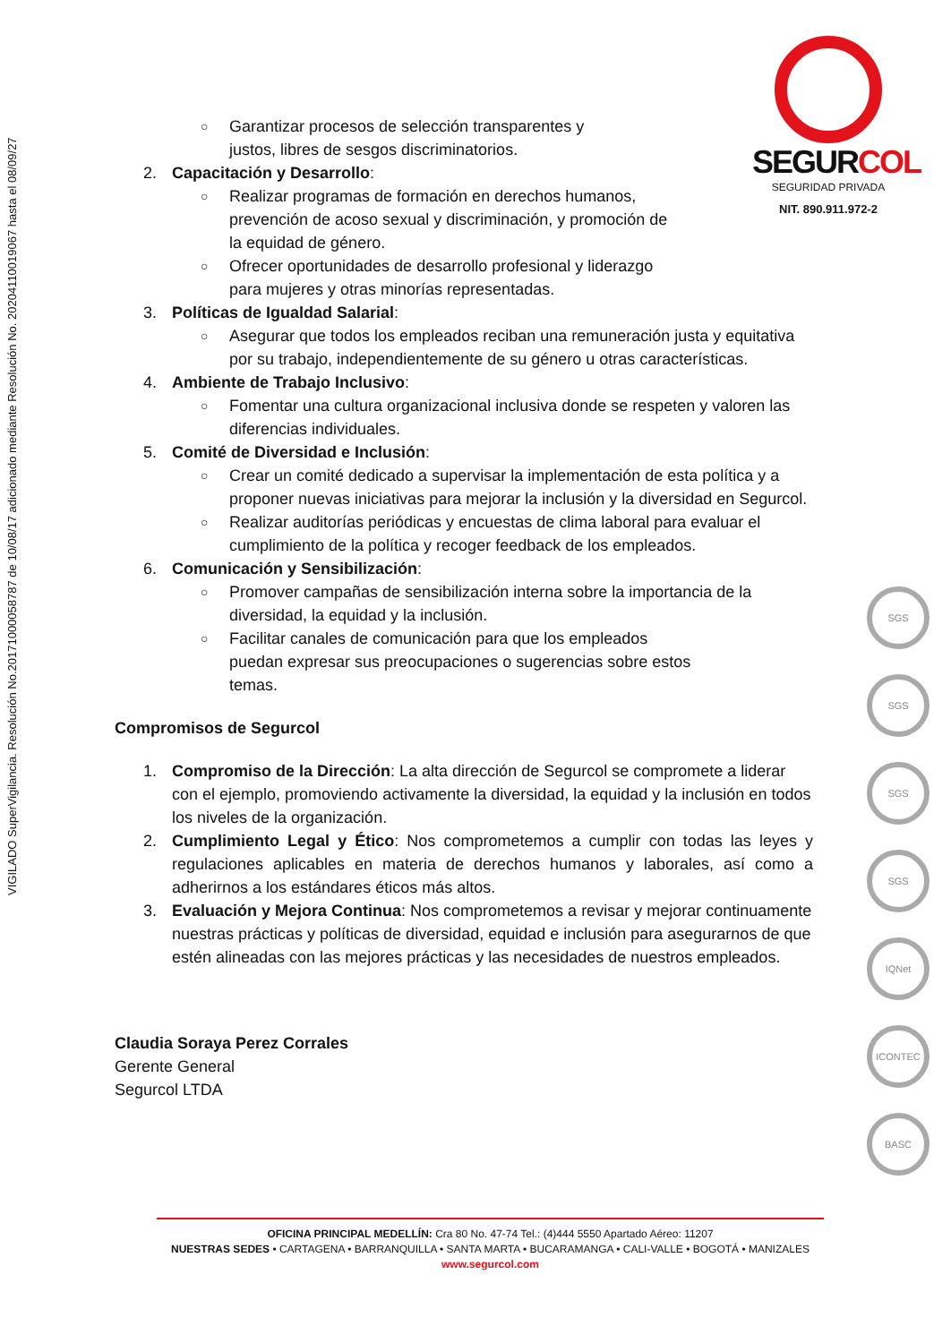VIGILADO SuperVigilancia. Resolución No.20171000058787 de 10/08/17 adicionado mediante Resolución No. 20204110019067 hasta el 08/09/27
SEGURCOL
SEGURIDAD PRIVADA
NIT. 890.911.972-2
○ Garantizar procesos de selección transparentes y
justos, libres de sesgos discriminatorios.
2. Capacitación y Desarrollo:
○ Realizar programas de formación en derechos humanos,
prevención de acoso sexual y discriminación, y promoción de
la equidad de género.
○ Ofrecer oportunidades de desarrollo profesional y liderazgo
para mujeres y otras minorías representadas.
3. Políticas de Igualdad Salarial:
○ Asegurar que todos los empleados reciban una remuneración justa y equitativa por su trabajo, independientemente de su género u otras características.
4. Ambiente de Trabajo Inclusivo:
○ Fomentar una cultura organizacional inclusiva donde se respeten y valoren las diferencias individuales.
5. Comité de Diversidad e Inclusión:
○ Crear un comité dedicado a supervisar la implementación de esta política y a proponer nuevas iniciativas para mejorar la inclusión y la diversidad en Segurcol.
○ Realizar auditorías periódicas y encuestas de clima laboral para evaluar el cumplimiento de la política y recoger feedback de los empleados.
6. Comunicación y Sensibilización:
○ Promover campañas de sensibilización interna sobre la importancia de la diversidad, la equidad y la inclusión.
○ Facilitar canales de comunicación para que los empleados
puedan expresar sus preocupaciones o sugerencias sobre estos
temas.
Compromisos de Segurcol
1. Compromiso de la Dirección: La alta dirección de Segurcol se compromete a liderar con el ejemplo, promoviendo activamente la diversidad, la equidad y la inclusión en todos los niveles de la organización.
2. Cumplimiento Legal y Ético: Nos comprometemos a cumplir con todas las leyes y regulaciones aplicables en materia de derechos humanos y laborales, así como a adherirnos a los estándares éticos más altos.
3. Evaluación y Mejora Continua: Nos comprometemos a revisar y mejorar continuamente nuestras prácticas y políticas de diversidad, equidad e inclusión para asegurarnos de que estén alineadas con las mejores prácticas y las necesidades de nuestros empleados.
Claudia Soraya Perez Corrales
Gerente General
Segurcol LTDA
SGS
SGS
SGS
SGS
IQNet
ICONTEC
BASC
OFICINA PRINCIPAL MEDELLÍN: Cra 80 No. 47-74 Tel.: (4)444 5550 Apartado Aéreo: 11207
NUESTRAS SEDES • CARTAGENA • BARRANQUILLA • SANTA MARTA • BUCARAMANGA • CALI-VALLE • BOGOTÁ • MANIZALES
www.segurcol.com